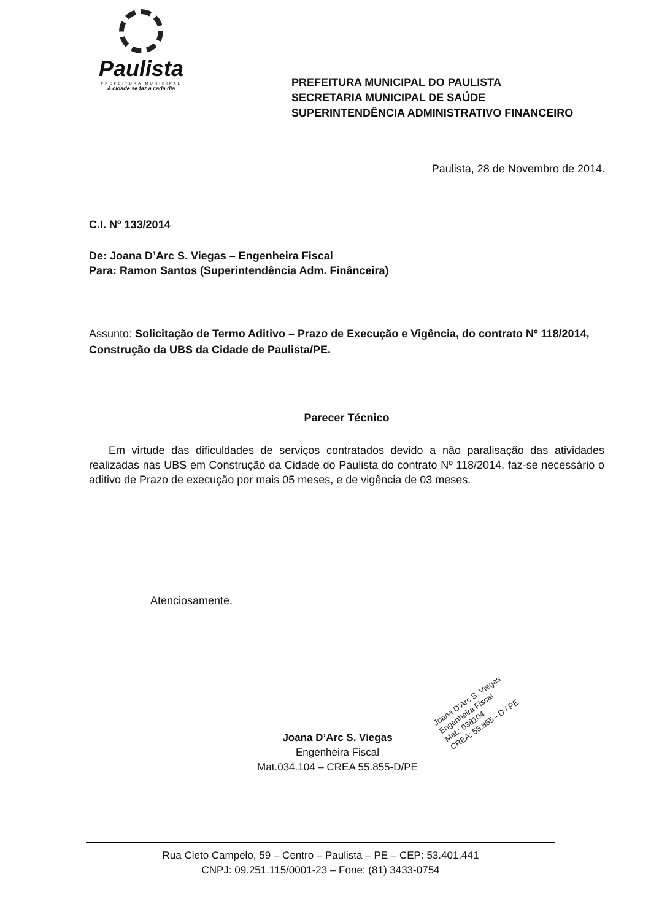Paulista
PREFEITURA MUNICIPAL
A cidade se faz a cada dia
PREFEITURA MUNICIPAL DO PAULISTA
SECRETARIA MUNICIPAL DE SAÚDE
SUPERINTENDÊNCIA ADMINISTRATIVO FINANCEIRO
Paulista, 28 de Novembro de 2014.
C.I. Nº 133/2014
De: Joana D’Arc S. Viegas – Engenheira Fiscal
Para: Ramon Santos (Superintendência Adm. Finânceira)
Assunto: Solicitação de Termo Aditivo – Prazo de Execução e Vigência, do contrato Nº 118/2014, Construção da UBS da Cidade de Paulista/PE.
Parecer Técnico
Em virtude das dificuldades de serviços contratados devido a não paralisação das atividades realizadas nas UBS em Construção da Cidade do Paulista do contrato Nº 118/2014, faz-se necessário o aditivo de Prazo de execução por mais 05 meses, e de vigência de 03 meses.
Atenciosamente.
Joana D’Arc S. Viegas
Engenheira Fiscal
Mat.034.104 – CREA 55.855-D/PE
Joana D’Arc S. Viegas
Engenheira Fiscal
Mat.: 038104
CREA: 55.855 - D / PE
Rua Cleto Campelo, 59 – Centro – Paulista – PE – CEP: 53.401.441
CNPJ: 09.251.115/0001-23 – Fone: (81) 3433-0754